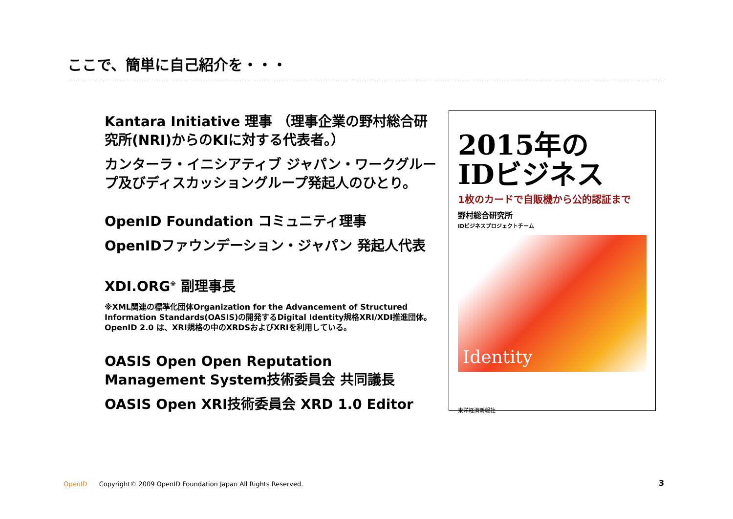ここで、簡単に自己紹介を・・・
Kantara Initiative 理事 （理事企業の野村総合研究所(NRI)からのKIに対する代表者。）
カンターラ・イニシアティブ ジャパン・ワークグループ及びディスカッショングループ発起人のひとり。
OpenID Foundation コミュニティ理事
OpenIDファウンデーション・ジャパン 発起人代表
XDI.ORG<sup>※</sup> 副理事長
※XML関連の標準化団体Organization for the Advancement of Structured Information Standards(OASIS)の開発するDigital Identity規格XRI/XDI推進団体。OpenID 2.0 は、XRI規格の中のXRDSおよびXRIを利用している。
OASIS Open Open Reputation Management System技術委員会 共同議長
OASIS Open XRI技術委員会 XRD 1.0 Editor
2015年の
IDビジネス
1枚のカードで自販機から公的認証まで
野村総合研究所
IDビジネスプロジェクトチーム
Identity
東洋経済新報社
OpenID Copyright© 2009 OpenID Foundation Japan All Rights Reserved.
3